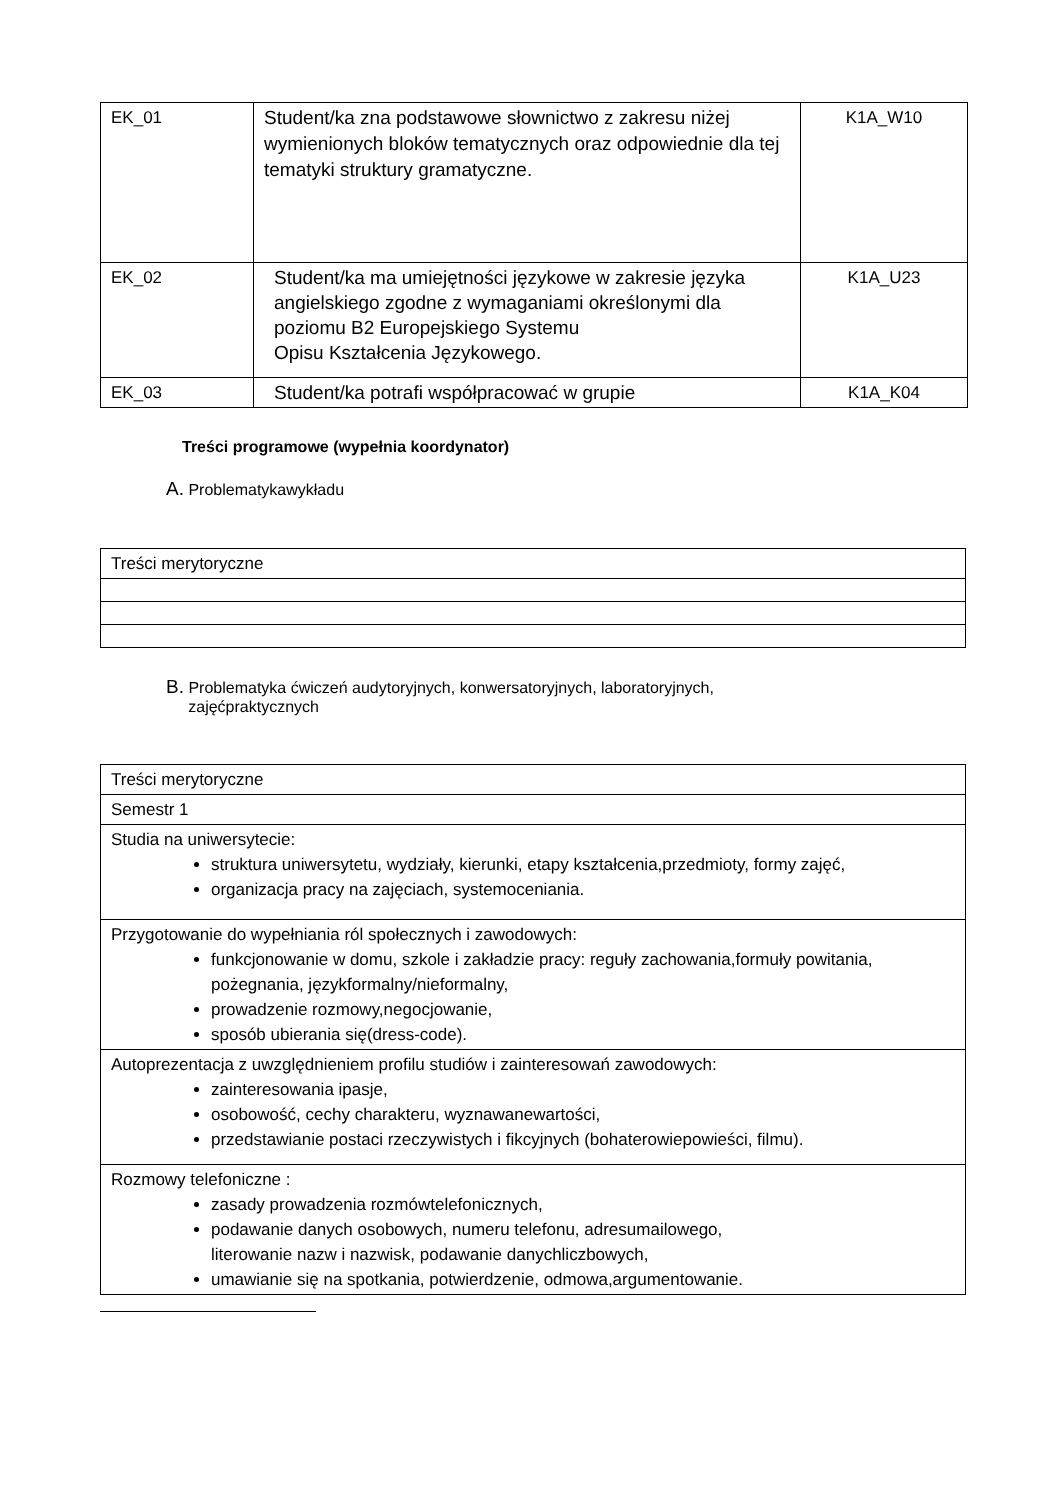| EK_01 | Student/ka zna podstawowe słownictwo z zakresu niżej wymienionych bloków tematycznych oraz odpowiednie dla tej tematyki struktury gramatyczne. | K1A_W10 |
| EK_02 | Student/ka ma umiejętności językowe w zakresie języka angielskiego zgodne z wymaganiami określonymi dla poziomu B2 Europejskiego Systemu Opisu Kształcenia Językowego. | K1A_U23 |
| EK_03 | Student/ka potrafi współpracować w grupie | K1A_K04 |
Treści programowe (wypełnia koordynator)
A. Problematykawykładu
| Treści merytoryczne |
B. Problematyka ćwiczeń audytoryjnych, konwersatoryjnych, laboratoryjnych,
zajęćpraktycznych
| Treści merytoryczne |
| Semestr 1 |
| Studia na uniwersytecie: struktura uniwersytetu, wydziały, kierunki, etapy kształcenia,przedmioty, formy zajęć, organizacja pracy na zajęciach, systemoceniania. |
| Przygotowanie do wypełniania ról społecznych i zawodowych: funkcjonowanie w domu, szkole i zakładzie pracy: reguły zachowania,formuły powitania, pożegnania, językformalny/nieformalny, prowadzenie rozmowy,negocjowanie, sposób ubierania się(dress-code). |
| Autoprezentacja z uwzględnieniem profilu studiów i zainteresowań zawodowych: zainteresowania ipasje, osobowość, cechy charakteru, wyznawanewartości, przedstawianie postaci rzeczywistych i fikcyjnych (bohaterowiepowieści, filmu). |
| Rozmowy telefoniczne : zasady prowadzenia rozmówtelefonicznych, podawanie danych osobowych, numeru telefonu, adresumailowego, literowanie nazw i nazwisk, podawanie danychliczbowych, umawianie się na spotkania, potwierdzenie, odmowa,argumentowanie. |